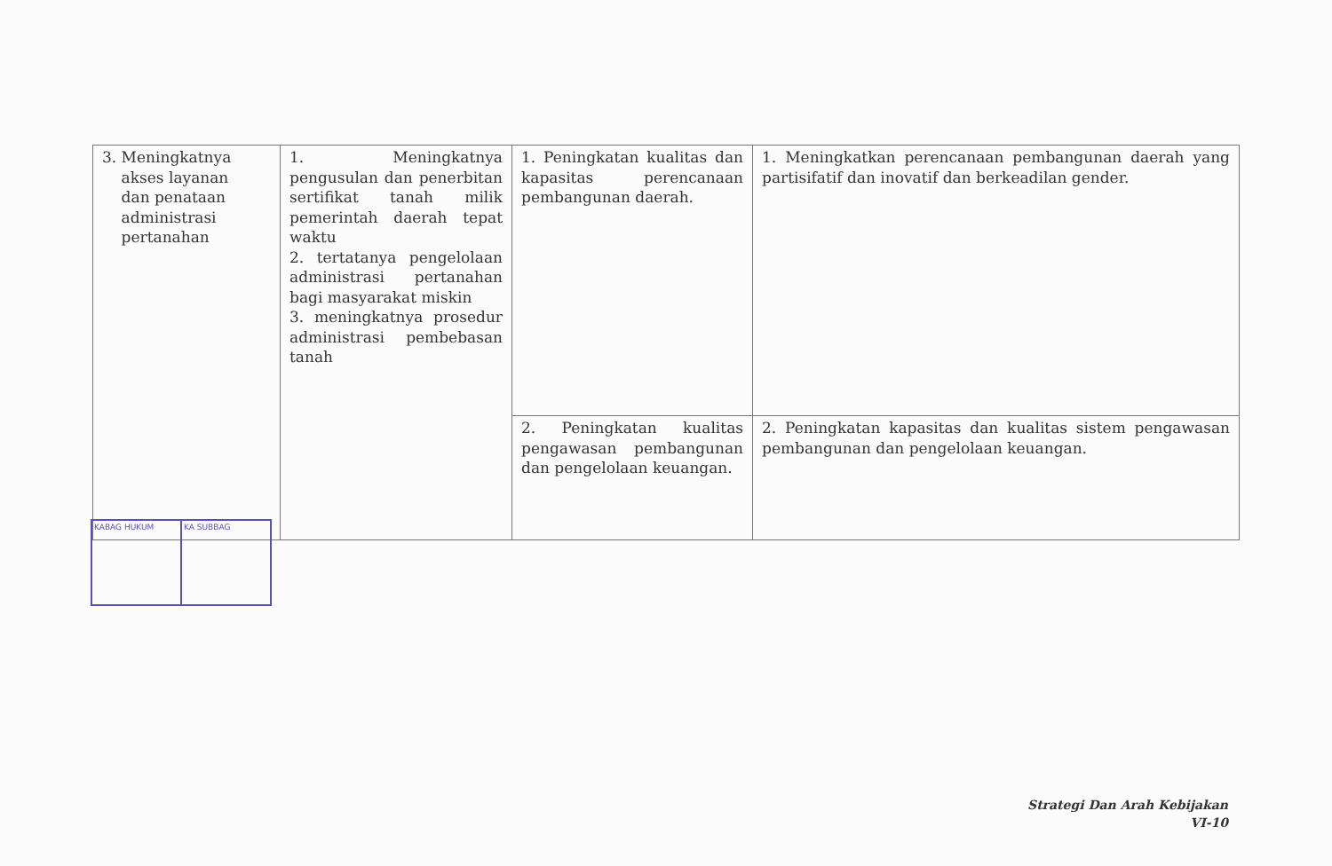| 3. Meningkatnya akses layanan dan penataan administrasi pertanahan | 1. Meningkatnya pengusulan dan penerbitan sertifikat tanah milik pemerintah daerah tepat waktu 2. tertatanya pengelolaan administrasi pertanahan bagi masyarakat miskin 3. meningkatnya prosedur administrasi pembebasan tanah | 1. Peningkatan kualitas dan kapasitas perencanaan pembangunan daerah. | 1. Meningkatkan perencanaan pembangunan daerah yang partisifatif dan inovatif dan berkeadilan gender. |
| | | 2. Peningkatan kualitas pengawasan pembangunan dan pengelolaan keuangan. | 2. Peningkatan kapasitas dan kualitas sistem pengawasan pembangunan dan pengelolaan keuangan. |
KABAG HUKUM KA SUBBAG
Strategi Dan Arah Kebijakan
VI-10